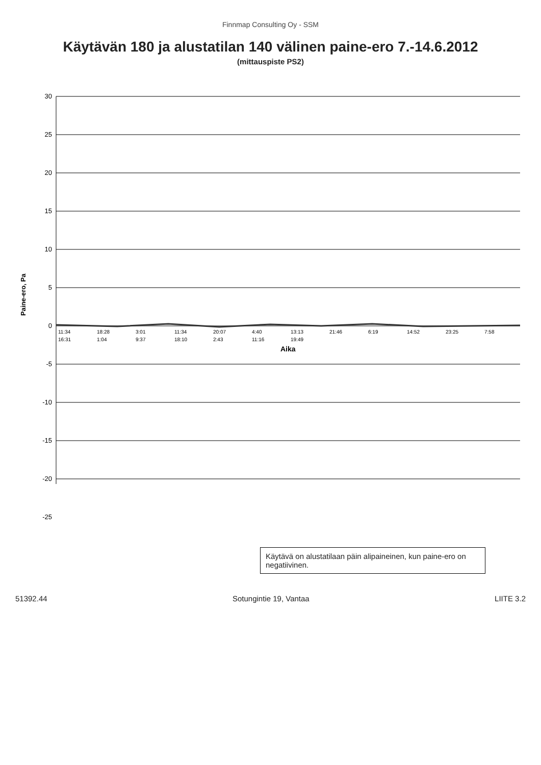Finnmap Consulting Oy - SSM
Käytävän 180 ja alustatilan 140 välinen paine-ero 7.-14.6.2012
(mittauspiste PS2)
30
25
20
15
10
5
0
-5
-10
-15
-20
-25
Paine-ero, Pa
11:34
18:28
3:01
11:34
20:07
4:40
13:13
21:46
6:19
14:52
23:25
7:58
16:31
1:04
9:37
18:10
2:43
11:16
19:49
Aika
Käytävä on alustatilaan päin alipaineinen, kun paine-ero on negatiivinen.
51392.44 Sotungintie 19, Vantaa LIITE 3.2